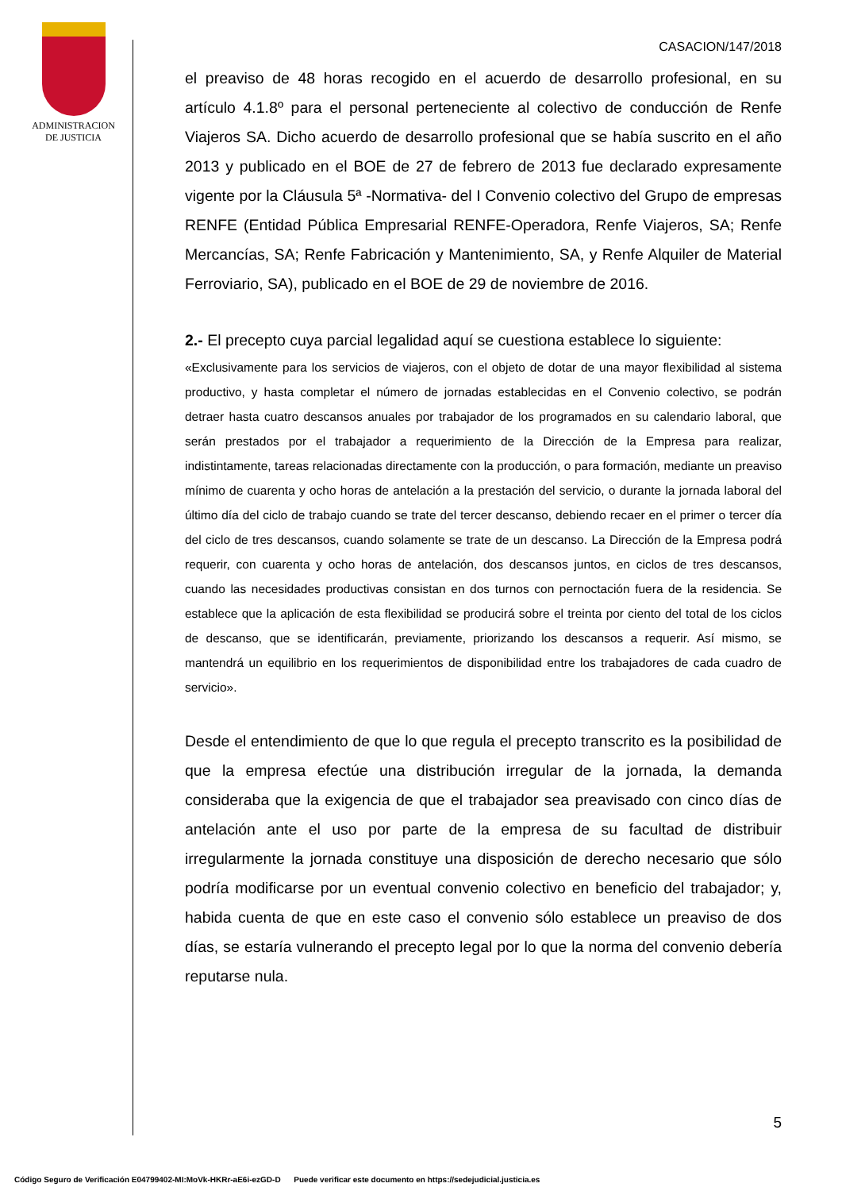ADMINISTRACION
DE JUSTICIA
CASACION/147/2018
el preaviso de 48 horas recogido en el acuerdo de desarrollo profesional, en su artículo 4.1.8º para el personal perteneciente al colectivo de conducción de Renfe Viajeros SA. Dicho acuerdo de desarrollo profesional que se había suscrito en el año 2013 y publicado en el BOE de 27 de febrero de 2013 fue declarado expresamente vigente por la Cláusula 5ª -Normativa- del I Convenio colectivo del Grupo de empresas RENFE (Entidad Pública Empresarial RENFE-Operadora, Renfe Viajeros, SA; Renfe Mercancías, SA; Renfe Fabricación y Mantenimiento, SA, y Renfe Alquiler de Material Ferroviario, SA), publicado en el BOE de 29 de noviembre de 2016.
2.- El precepto cuya parcial legalidad aquí se cuestiona establece lo siguiente:
«Exclusivamente para los servicios de viajeros, con el objeto de dotar de una mayor flexibilidad al sistema productivo, y hasta completar el número de jornadas establecidas en el Convenio colectivo, se podrán detraer hasta cuatro descansos anuales por trabajador de los programados en su calendario laboral, que serán prestados por el trabajador a requerimiento de la Dirección de la Empresa para realizar, indistintamente, tareas relacionadas directamente con la producción, o para formación, mediante un preaviso mínimo de cuarenta y ocho horas de antelación a la prestación del servicio, o durante la jornada laboral del último día del ciclo de trabajo cuando se trate del tercer descanso, debiendo recaer en el primer o tercer día del ciclo de tres descansos, cuando solamente se trate de un descanso. La Dirección de la Empresa podrá requerir, con cuarenta y ocho horas de antelación, dos descansos juntos, en ciclos de tres descansos, cuando las necesidades productivas consistan en dos turnos con pernoctación fuera de la residencia. Se establece que la aplicación de esta flexibilidad se producirá sobre el treinta por ciento del total de los ciclos de descanso, que se identificarán, previamente, priorizando los descansos a requerir. Así mismo, se mantendrá un equilibrio en los requerimientos de disponibilidad entre los trabajadores de cada cuadro de servicio».
Desde el entendimiento de que lo que regula el precepto transcrito es la posibilidad de que la empresa efectúe una distribución irregular de la jornada, la demanda consideraba que la exigencia de que el trabajador sea preavisado con cinco días de antelación ante el uso por parte de la empresa de su facultad de distribuir irregularmente la jornada constituye una disposición de derecho necesario que sólo podría modificarse por un eventual convenio colectivo en beneficio del trabajador; y, habida cuenta de que en este caso el convenio sólo establece un preaviso de dos días, se estaría vulnerando el precepto legal por lo que la norma del convenio debería reputarse nula.
5
Código Seguro de Verificación E04799402-MI:MoVk-HKRr-aE6i-ezGD-D Puede verificar este documento en https://sedejudicial.justicia.es